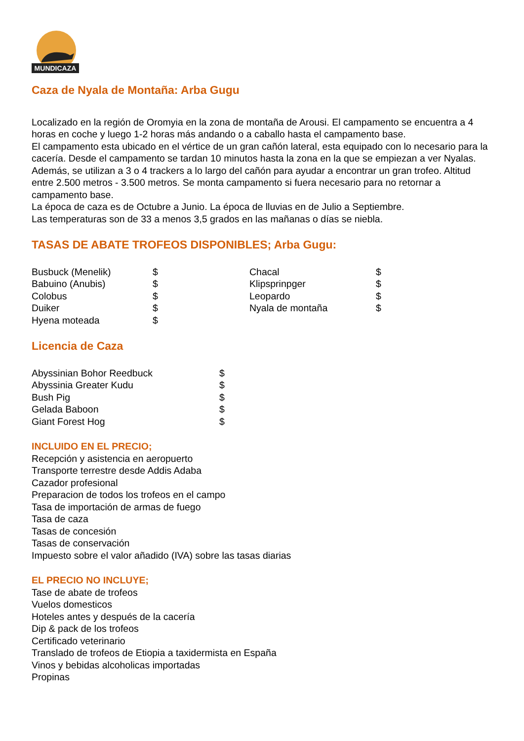MUNDICAZA
Caza de Nyala de Montaña: Arba Gugu
Localizado en la región de Oromyia en la zona de montaña de Arousi. El campamento se encuentra a 4 horas en coche y luego 1-2 horas más andando o a caballo hasta el campamento base.
El campamento esta ubicado en el vértice de un gran cañón lateral, esta equipado con lo necesario para la cacería. Desde el campamento se tardan 10 minutos hasta la zona en la que se empiezan a ver Nyalas.
Además, se utilizan a 3 o 4 trackers a lo largo del cañón para ayudar a encontrar un gran trofeo. Altitud entre 2.500 metros - 3.500 metros. Se monta campamento si fuera necesario para no retornar a campamento base.
La época de caza es de Octubre a Junio. La época de lluvias en de Julio a Septiembre.
Las temperaturas son de 33 a menos 3,5 grados en las mañanas o días se niebla.
TASAS DE ABATE TROFEOS DISPONIBLES; Arba Gugu:
| Busbuck (Menelik) | $ | Chacal | $ |
| Babuino (Anubis) | $ | Klipsprinpger | $ |
| Colobus | $ | Leopardo | $ |
| Duiker | $ | Nyala de montaña | $ |
| Hyena moteada | $ | | |
Licencia de Caza
| Abyssinian Bohor Reedbuck | $ |
| Abyssinia Greater Kudu | $ |
| Bush Pig | $ |
| Gelada Baboon | $ |
| Giant Forest Hog | $ |
INCLUIDO EN EL PRECIO;
Recepción y asistencia en aeropuerto
Transporte terrestre desde Addis Adaba
Cazador profesional
Preparacion de todos los trofeos en el campo
Tasa de importación de armas de fuego
Tasa de caza
Tasas de concesión
Tasas de conservación
Impuesto sobre el valor añadido (IVA) sobre las tasas diarias
EL PRECIO NO INCLUYE;
Tase de abate de trofeos
Vuelos domesticos
Hoteles antes y después de la cacería
Dip & pack de los trofeos
Certificado veterinario
Translado de trofeos de Etiopia a taxidermista en España
Vinos y bebidas alcoholicas importadas
Propinas